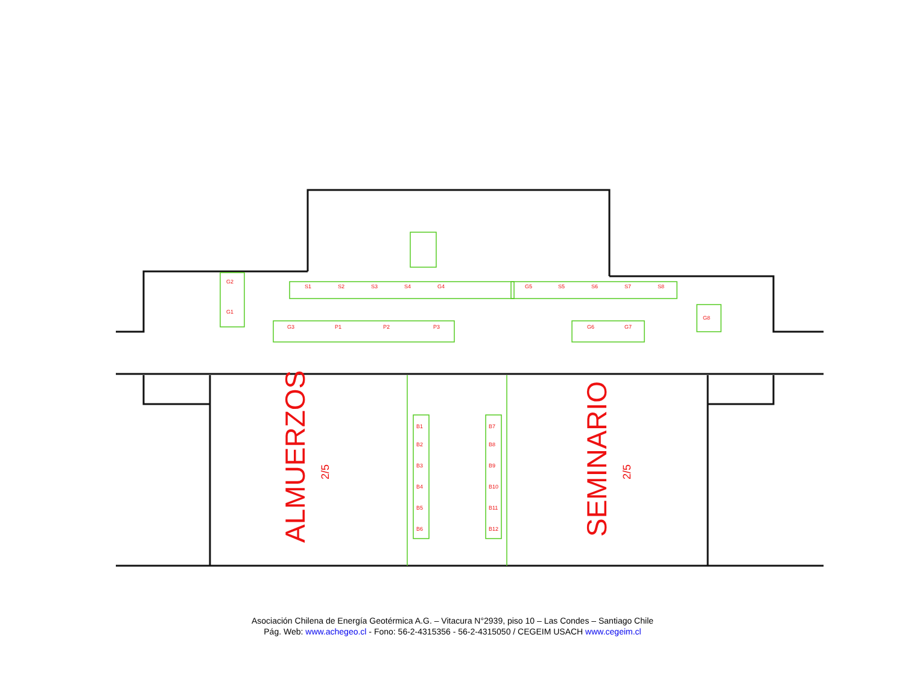S1
S2
S3
S4
G4
G5
S5
S6
S7
S8
G3
P1
P2
P3
G6
G7
G2
G1
G8
B1
B2
B3
B4
B5
B6
B7
B8
B9
B10
B11
B12
ALMUERZOS
2/5
SEMINARIO
2/5
Asociación Chilena de Energía Geotérmica A.G. – Vitacura N°2939, piso 10 – Las Condes – Santiago Chile
Pág. Web: www.achegeo.cl - Fono: 56-2-4315356 - 56-2-4315050 / CEGEIM USACH www.cegeim.cl